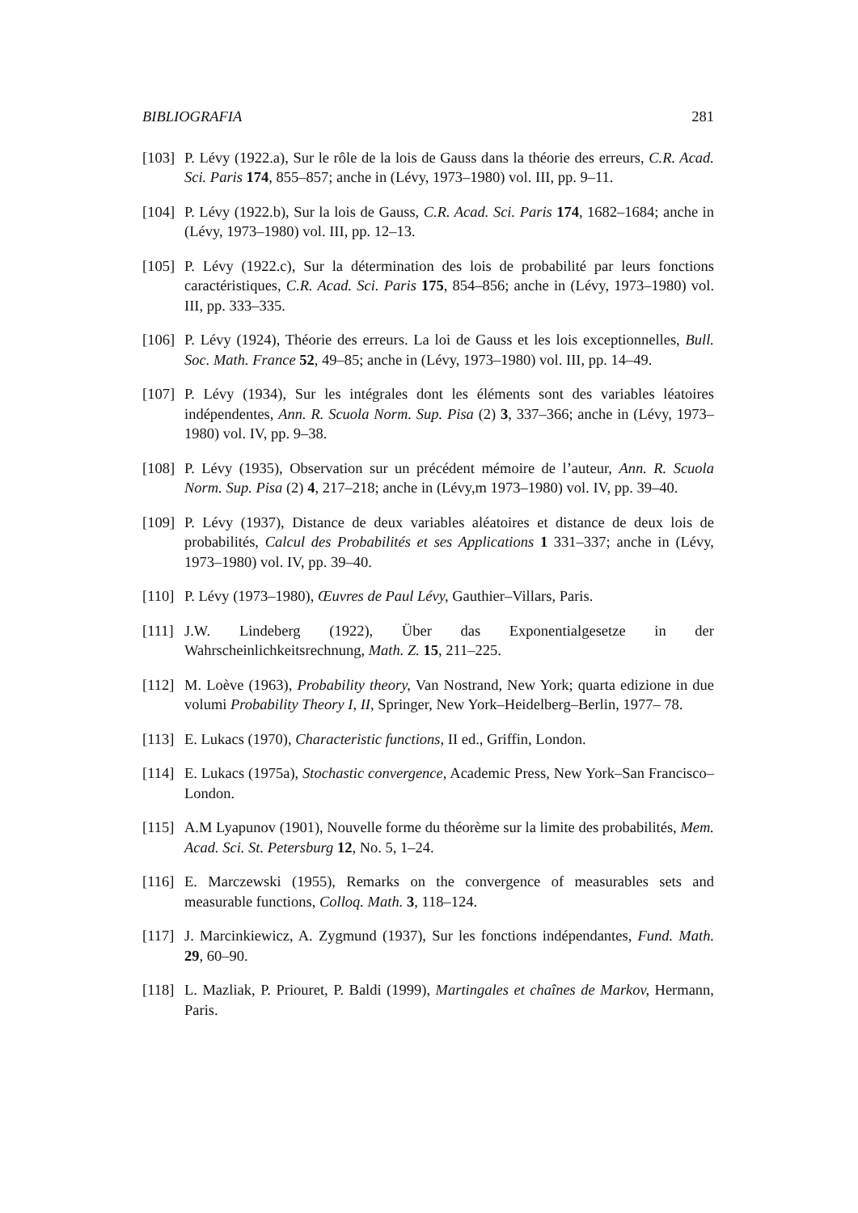BIBLIOGRAFIA 281
[103] P. Lévy (1922.a), Sur le rôle de la lois de Gauss dans la théorie des erreurs, C.R. Acad. Sci. Paris 174, 855–857; anche in (Lévy, 1973–1980) vol. III, pp. 9–11.
[104] P. Lévy (1922.b), Sur la lois de Gauss, C.R. Acad. Sci. Paris 174, 1682–1684; anche in (Lévy, 1973–1980) vol. III, pp. 12–13.
[105] P. Lévy (1922.c), Sur la détermination des lois de probabilité par leurs fonctions caractéristiques, C.R. Acad. Sci. Paris 175, 854–856; anche in (Lévy, 1973–1980) vol. III, pp. 333–335.
[106] P. Lévy (1924), Théorie des erreurs. La loi de Gauss et les lois exceptionnelles, Bull. Soc. Math. France 52, 49–85; anche in (Lévy, 1973–1980) vol. III, pp. 14–49.
[107] P. Lévy (1934), Sur les intégrales dont les éléments sont des variables léatoires indépendentes, Ann. R. Scuola Norm. Sup. Pisa (2) 3, 337–366; anche in (Lévy, 1973–1980) vol. IV, pp. 9–38.
[108] P. Lévy (1935), Observation sur un précédent mémoire de l’auteur, Ann. R. Scuola Norm. Sup. Pisa (2) 4, 217–218; anche in (Lévy,m 1973–1980) vol. IV, pp. 39–40.
[109] P. Lévy (1937), Distance de deux variables aléatoires et distance de deux lois de probabilités, Calcul des Probabilités et ses Applications 1 331–337; anche in (Lévy, 1973–1980) vol. IV, pp. 39–40.
[110] P. Lévy (1973–1980), Œuvres de Paul Lévy, Gauthier–Villars, Paris.
[111] J.W. Lindeberg (1922), Über das Exponentialgesetze in der Wahrscheinlichkeitsrechnung, Math. Z. 15, 211–225.
[112] M. Loève (1963), Probability theory, Van Nostrand, New York; quarta edizione in due volumi Probability Theory I, II, Springer, New York–Heidelberg–Berlin, 1977– 78.
[113] E. Lukacs (1970), Characteristic functions, II ed., Griffin, London.
[114] E. Lukacs (1975a), Stochastic convergence, Academic Press, New York–San Francisco–London.
[115] A.M Lyapunov (1901), Nouvelle forme du théorème sur la limite des probabilités, Mem. Acad. Sci. St. Petersburg 12, No. 5, 1–24.
[116] E. Marczewski (1955), Remarks on the convergence of measurables sets and measurable functions, Colloq. Math. 3, 118–124.
[117] J. Marcinkiewicz, A. Zygmund (1937), Sur les fonctions indépendantes, Fund. Math. 29, 60–90.
[118] L. Mazliak, P. Priouret, P. Baldi (1999), Martingales et chaînes de Markov, Hermann, Paris.